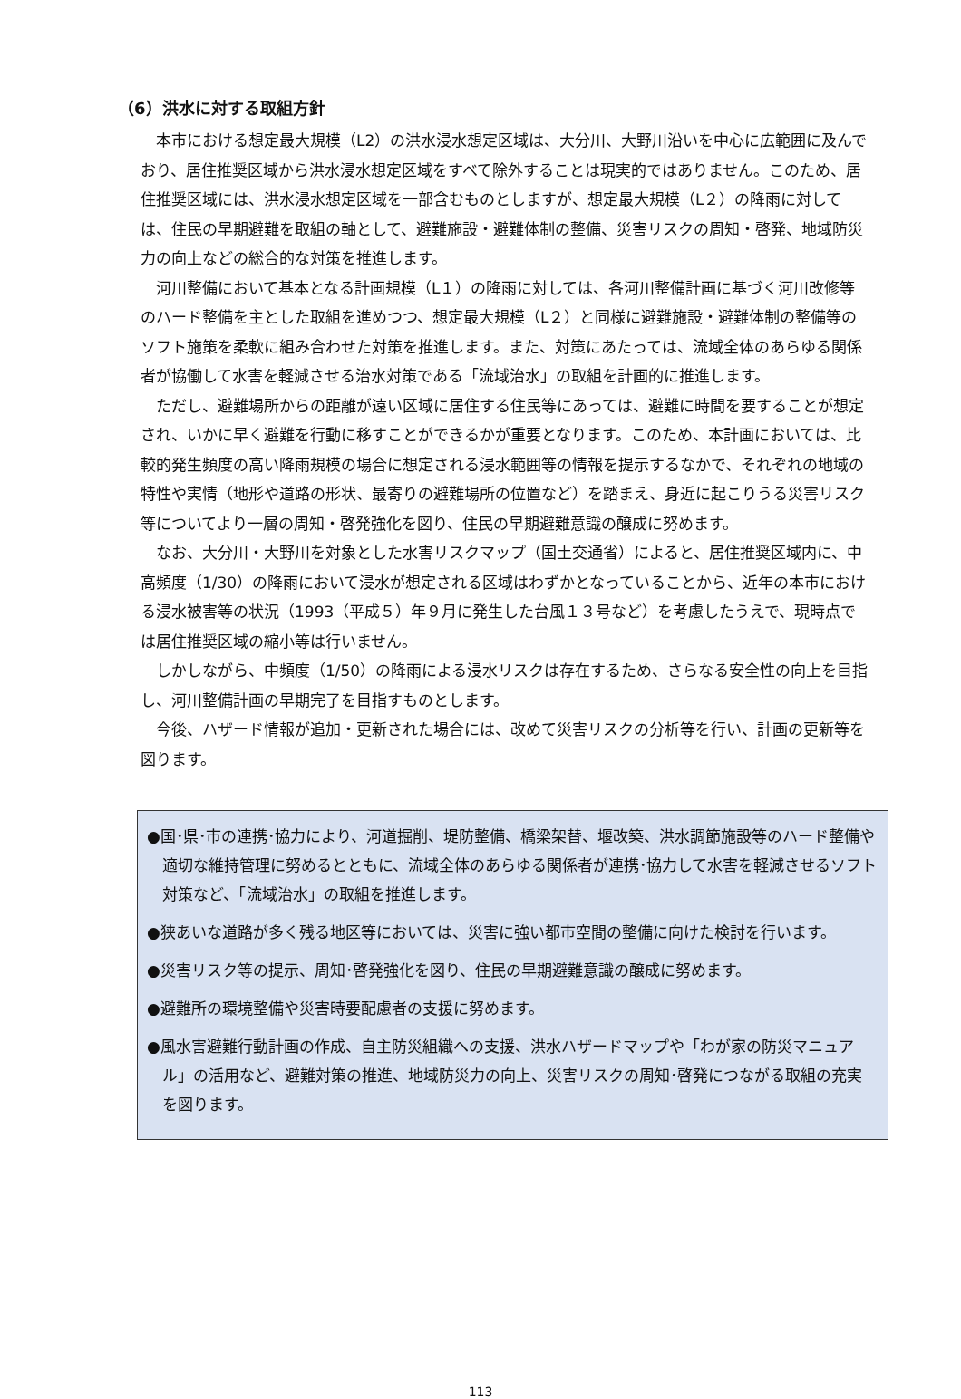（6）洪水に対する取組方針
本市における想定最大規模（L2）の洪水浸水想定区域は、大分川、大野川沿いを中心に広範囲に及んでおり、居住推奨区域から洪水浸水想定区域をすべて除外することは現実的ではありません。このため、居住推奨区域には、洪水浸水想定区域を一部含むものとしますが、想定最大規模（L２）の降雨に対しては、住民の早期避難を取組の軸として、避難施設・避難体制の整備、災害リスクの周知・啓発、地域防災力の向上などの総合的な対策を推進します。
河川整備において基本となる計画規模（L１）の降雨に対しては、各河川整備計画に基づく河川改修等のハード整備を主とした取組を進めつつ、想定最大規模（L２）と同様に避難施設・避難体制の整備等のソフト施策を柔軟に組み合わせた対策を推進します。また、対策にあたっては、流域全体のあらゆる関係者が協働して水害を軽減させる治水対策である「流域治水」の取組を計画的に推進します。
ただし、避難場所からの距離が遠い区域に居住する住民等にあっては、避難に時間を要することが想定され、いかに早く避難を行動に移すことができるかが重要となります。このため、本計画においては、比較的発生頻度の高い降雨規模の場合に想定される浸水範囲等の情報を提示するなかで、それぞれの地域の特性や実情（地形や道路の形状、最寄りの避難場所の位置など）を踏まえ、身近に起こりうる災害リスク等についてより一層の周知・啓発強化を図り、住民の早期避難意識の醸成に努めます。
なお、大分川・大野川を対象とした水害リスクマップ（国土交通省）によると、居住推奨区域内に、中高頻度（1/30）の降雨において浸水が想定される区域はわずかとなっていることから、近年の本市における浸水被害等の状況（1993（平成５）年９月に発生した台風１３号など）を考慮したうえで、現時点では居住推奨区域の縮小等は行いません。
しかしながら、中頻度（1/50）の降雨による浸水リスクは存在するため、さらなる安全性の向上を目指し、河川整備計画の早期完了を目指すものとします。
今後、ハザード情報が追加・更新された場合には、改めて災害リスクの分析等を行い、計画の更新等を図ります。
●国･県･市の連携･協力により、河道掘削、堤防整備、橋梁架替、堰改築、洪水調節施設等のハード整備や適切な維持管理に努めるとともに、流域全体のあらゆる関係者が連携･協力して水害を軽減させるソフト対策など、「流域治水」の取組を推進します。
●狭あいな道路が多く残る地区等においては、災害に強い都市空間の整備に向けた検討を行います。
●災害リスク等の提示、周知･啓発強化を図り、住民の早期避難意識の醸成に努めます。
●避難所の環境整備や災害時要配慮者の支援に努めます。
●風水害避難行動計画の作成、自主防災組織への支援、洪水ハザードマップや「わが家の防災マニュアル」の活用など、避難対策の推進、地域防災力の向上、災害リスクの周知･啓発につながる取組の充実を図ります。
113